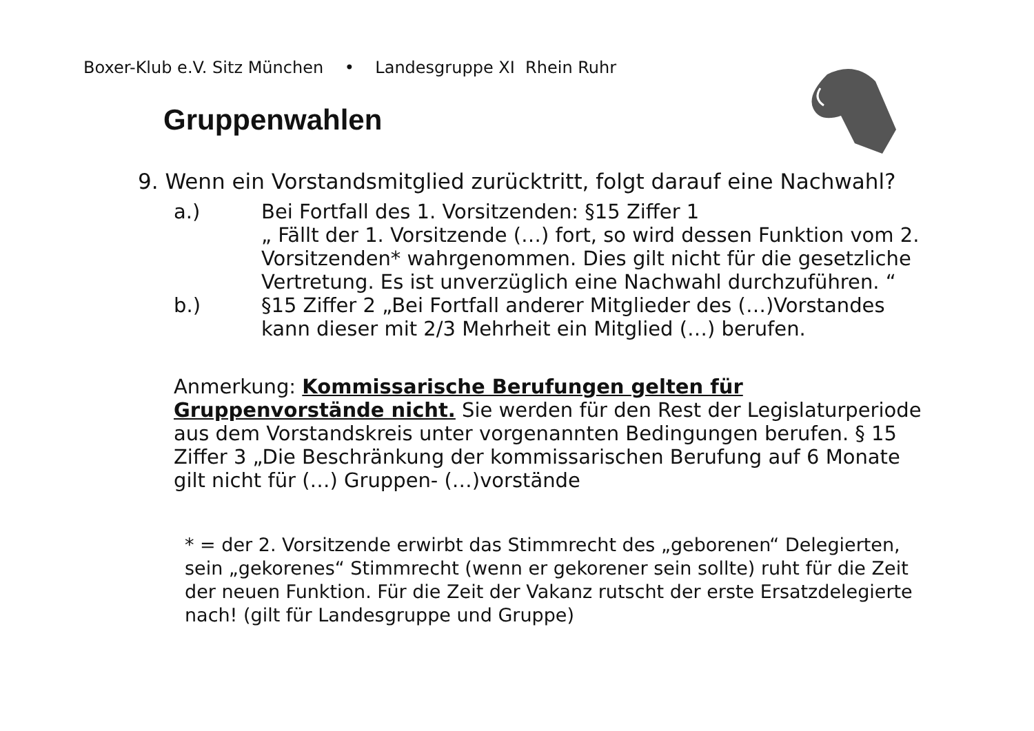Boxer-Klub e.V. Sitz München • Landesgruppe XI Rhein Ruhr
Gruppenwahlen
9. Wenn ein Vorstandsmitglied zurücktritt, folgt darauf eine Nachwahl?
a.) Bei Fortfall des 1. Vorsitzenden: §15 Ziffer 1
„ Fällt der 1. Vorsitzende (…) fort, so wird dessen Funktion vom 2. Vorsitzenden* wahrgenommen. Dies gilt nicht für die gesetzliche Vertretung. Es ist unverzüglich eine Nachwahl durchzuführen. “
b.) §15 Ziffer 2 „Bei Fortfall anderer Mitglieder des (…)Vorstandes kann dieser mit 2/3 Mehrheit ein Mitglied (…) berufen.
Anmerkung: Kommissarische Berufungen gelten für Gruppenvorstände nicht. Sie werden für den Rest der Legislaturperiode aus dem Vorstandskreis unter vorgenannten Bedingungen berufen. § 15 Ziffer 3 „Die Beschränkung der kommissarischen Berufung auf 6 Monate gilt nicht für (…) Gruppen- (…)vorstände
* = der 2. Vorsitzende erwirbt das Stimmrecht des „geborenen“ Delegierten, sein „gekorenes“ Stimmrecht (wenn er gekorener sein sollte) ruht für die Zeit der neuen Funktion. Für die Zeit der Vakanz rutscht der erste Ersatzdelegierte nach! (gilt für Landesgruppe und Gruppe)